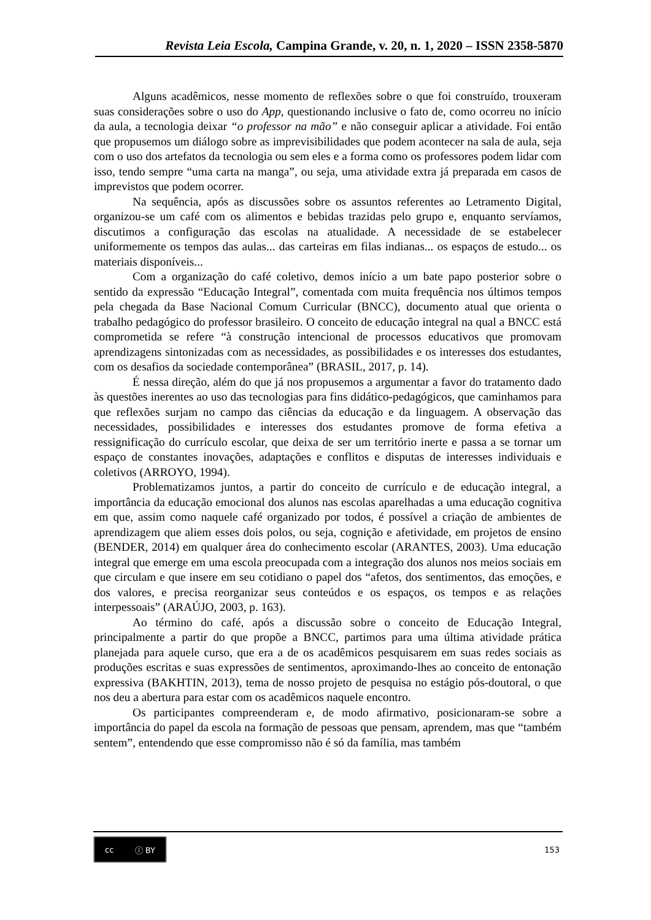Revista Leia Escola, Campina Grande, v. 20, n. 1, 2020 – ISSN 2358-5870
Alguns acadêmicos, nesse momento de reflexões sobre o que foi construído, trouxeram suas considerações sobre o uso do App, questionando inclusive o fato de, como ocorreu no início da aula, a tecnologia deixar “o professor na mão” e não conseguir aplicar a atividade. Foi então que propusemos um diálogo sobre as imprevisibilidades que podem acontecer na sala de aula, seja com o uso dos artefatos da tecnologia ou sem eles e a forma como os professores podem lidar com isso, tendo sempre “uma carta na manga”, ou seja, uma atividade extra já preparada em casos de imprevistos que podem ocorrer.
Na sequência, após as discussões sobre os assuntos referentes ao Letramento Digital, organizou-se um café com os alimentos e bebidas trazidas pelo grupo e, enquanto servíamos, discutimos a configuração das escolas na atualidade. A necessidade de se estabelecer uniformemente os tempos das aulas... das carteiras em filas indianas... os espaços de estudo... os materiais disponíveis...
Com a organização do café coletivo, demos início a um bate papo posterior sobre o sentido da expressão “Educação Integral”, comentada com muita frequência nos últimos tempos pela chegada da Base Nacional Comum Curricular (BNCC), documento atual que orienta o trabalho pedagógico do professor brasileiro. O conceito de educação integral na qual a BNCC está comprometida se refere “à construção intencional de processos educativos que promovam aprendizagens sintonizadas com as necessidades, as possibilidades e os interesses dos estudantes, com os desafios da sociedade contemporânea” (BRASIL, 2017, p. 14).
É nessa direção, além do que já nos propusemos a argumentar a favor do tratamento dado às questões inerentes ao uso das tecnologias para fins didático-pedagógicos, que caminhamos para que reflexões surjam no campo das ciências da educação e da linguagem. A observação das necessidades, possibilidades e interesses dos estudantes promove de forma efetiva a ressignificação do currículo escolar, que deixa de ser um território inerte e passa a se tornar um espaço de constantes inovações, adaptações e conflitos e disputas de interesses individuais e coletivos (ARROYO, 1994).
Problematizamos juntos, a partir do conceito de currículo e de educação integral, a importância da educação emocional dos alunos nas escolas aparelhadas a uma educação cognitiva em que, assim como naquele café organizado por todos, é possível a criação de ambientes de aprendizagem que aliem esses dois polos, ou seja, cognição e afetividade, em projetos de ensino (BENDER, 2014) em qualquer área do conhecimento escolar (ARANTES, 2003). Uma educação integral que emerge em uma escola preocupada com a integração dos alunos nos meios sociais em que circulam e que insere em seu cotidiano o papel dos “afetos, dos sentimentos, das emoções, e dos valores, e precisa reorganizar seus conteúdos e os espaços, os tempos e as relações interpessoais” (ARAÚJO, 2003, p. 163).
Ao término do café, após a discussão sobre o conceito de Educação Integral, principalmente a partir do que propõe a BNCC, partimos para uma última atividade prática planejada para aquele curso, que era a de os acadêmicos pesquisarem em suas redes sociais as produções escritas e suas expressões de sentimentos, aproximando-lhes ao conceito de entonação expressiva (BAKHTIN, 2013), tema de nosso projeto de pesquisa no estágio pós-doutoral, o que nos deu a abertura para estar com os acadêmicos naquele encontro.
Os participantes compreenderam e, de modo afirmativo, posicionaram-se sobre a importância do papel da escola na formação de pessoas que pensam, aprendem, mas que “também sentem”, entendendo que esse compromisso não é só da família, mas também
cc ⓘ BY
153